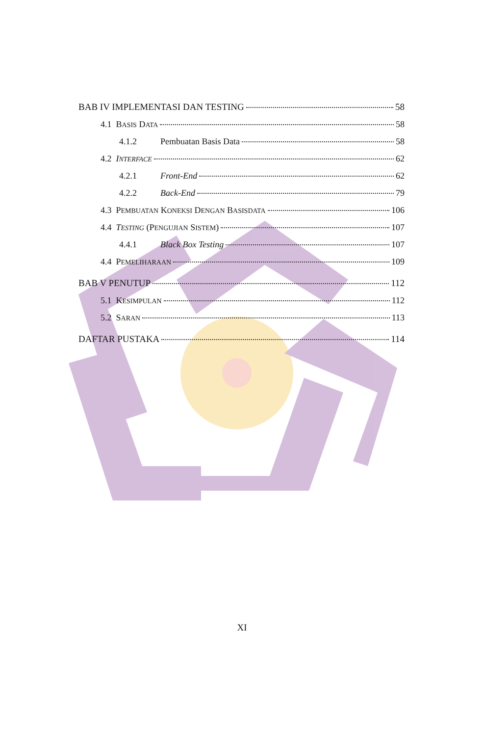BAB IV IMPLEMENTASI DAN TESTING 58
4.1 BASIS DATA 58
4.1.2 Pembuatan Basis Data 58
4.2 INTERFACE 62
4.2.1 Front-End 62
4.2.2 Back-End 79
4.3 PEMBUATAN KONEKSI DENGAN BASISDATA 106
4.4 TESTING (PENGUJIAN SISTEM) 107
4.4.1 Black Box Testing 107
4.4 PEMELIHARAAN 109
BAB V PENUTUP 112
5.1 KESIMPULAN 112
5.2 SARAN 113
DAFTAR PUSTAKA 114
XI